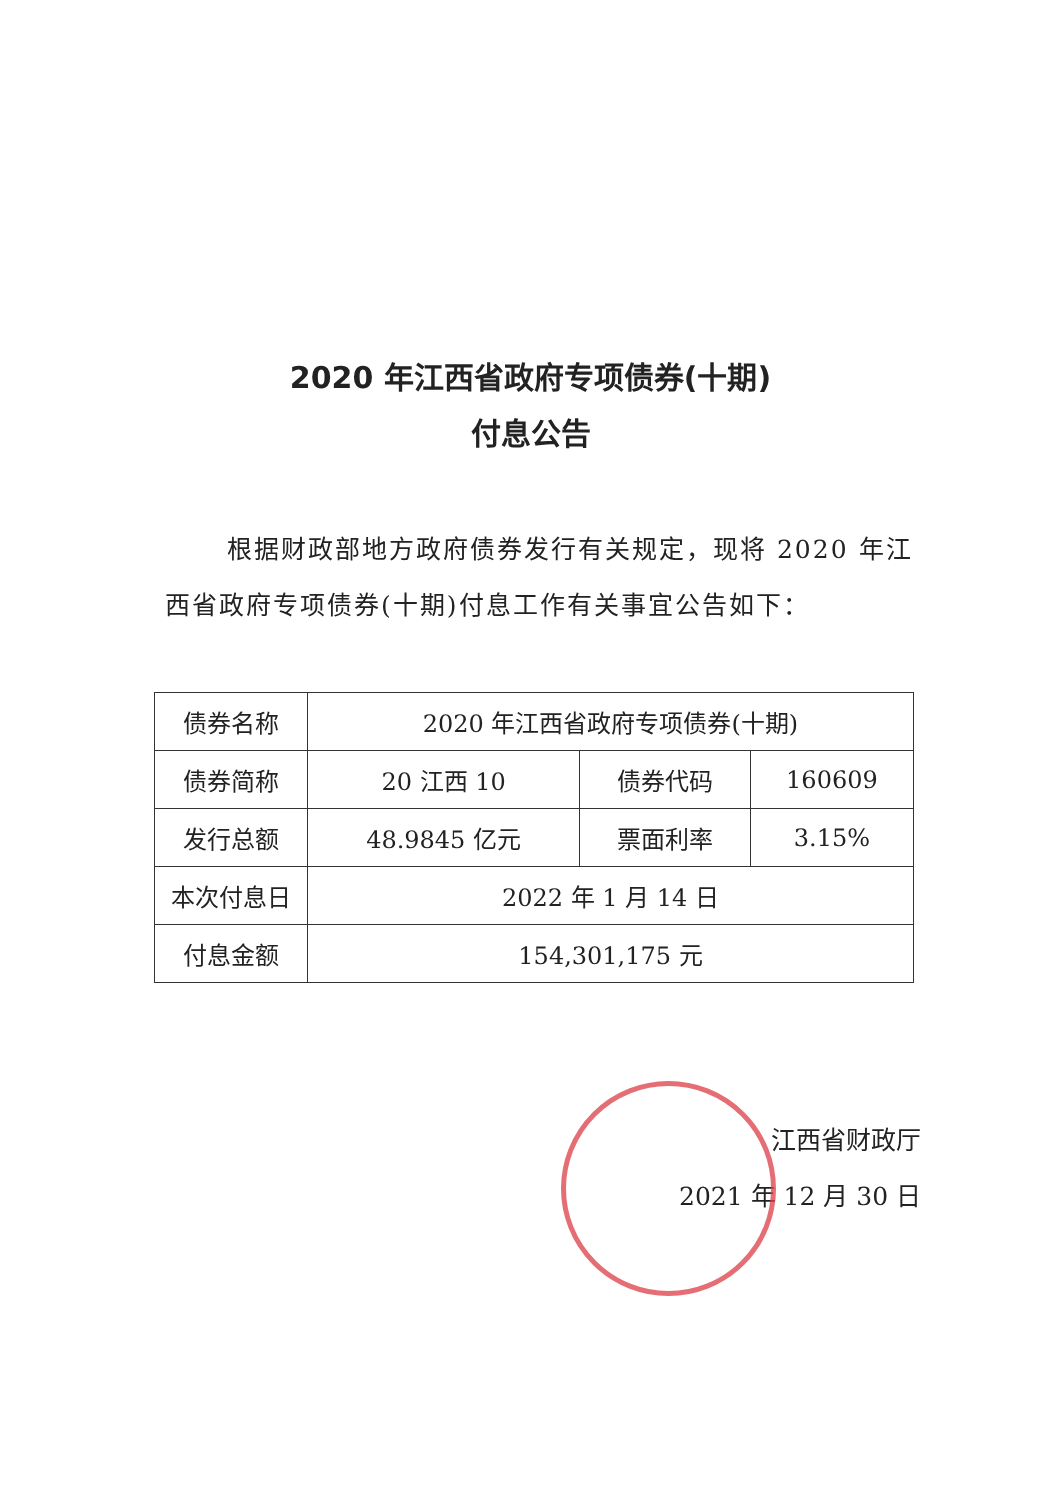2020 年江西省政府专项债券(十期)
付息公告
根据财政部地方政府债券发行有关规定，现将 2020 年江西省政府专项债券(十期)付息工作有关事宜公告如下：
| 债券名称 | 2020 年江西省政府专项债券(十期) | | |
| 债券简称 | 20 江西 10 | 债券代码 | 160609 |
| 发行总额 | 48.9845 亿元 | 票面利率 | 3.15% |
| 本次付息日 | 2022 年 1 月 14 日 | | |
| 付息金额 | 154,301,175 元 | | |
江西省财政厅
2021 年 12 月 30 日